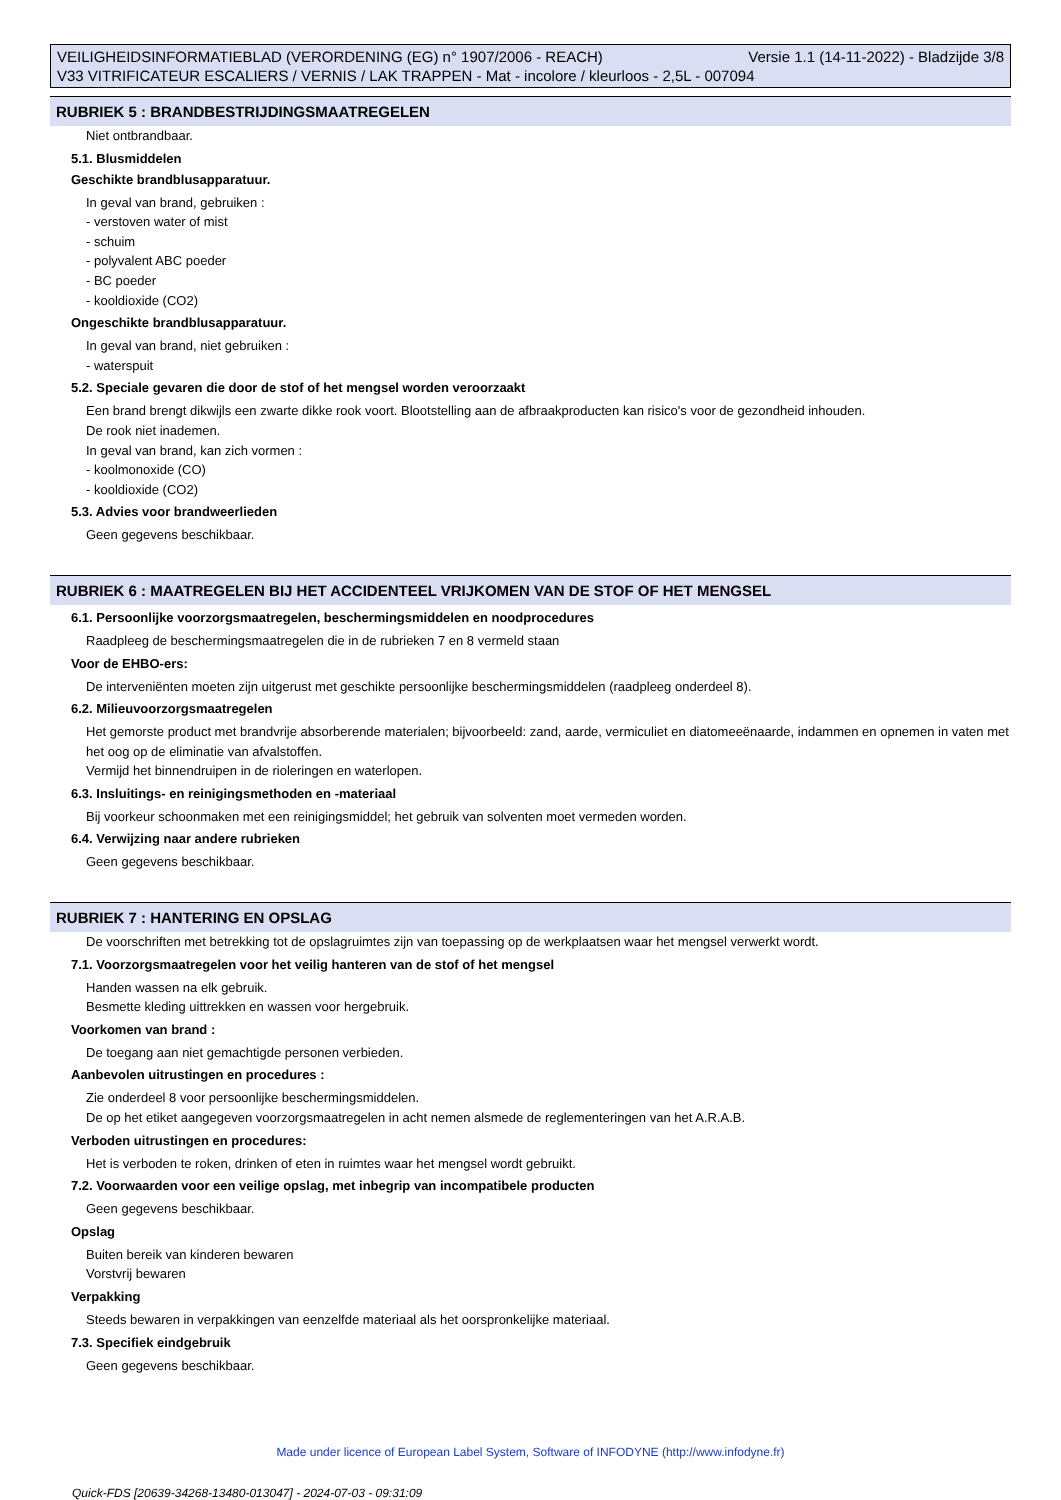VEILIGHEIDSINFORMATIEBLAD (VERORDENING (EG) n° 1907/2006 - REACH) Versie 1.1 (14-11-2022) - Bladzijde 3/8 V33 VITRIFICATEUR ESCALIERS / VERNIS / LAK TRAPPEN - Mat - incolore / kleurloos - 2,5L - 007094
RUBRIEK 5 : BRANDBESTRIJDINGSMAATREGELEN
Niet ontbrandbaar.
5.1. Blusmiddelen
Geschikte brandblusapparatuur.
In geval van brand, gebruiken :
- verstoven water of mist
- schuim
- polyvalent ABC poeder
- BC poeder
- kooldioxide (CO2)
Ongeschikte brandblusapparatuur.
In geval van brand, niet gebruiken :
- waterspuit
5.2. Speciale gevaren die door de stof of het mengsel worden veroorzaakt
Een brand brengt dikwijls een zwarte dikke rook voort. Blootstelling aan de afbraakproducten kan risico's voor de gezondheid inhouden.
De rook niet inademen.
In geval van brand, kan zich vormen :
- koolmonoxide (CO)
- kooldioxide (CO2)
5.3. Advies voor brandweerlieden
Geen gegevens beschikbaar.
RUBRIEK 6 : MAATREGELEN BIJ HET ACCIDENTEEL VRIJKOMEN VAN DE STOF OF HET MENGSEL
6.1. Persoonlijke voorzorgsmaatregelen, beschermingsmiddelen en noodprocedures
Raadpleeg de beschermingsmaatregelen die in de rubrieken 7 en 8 vermeld staan
Voor de EHBO-ers:
De interveniënten moeten zijn uitgerust met geschikte persoonlijke beschermingsmiddelen (raadpleeg onderdeel 8).
6.2. Milieuvoorzorgsmaatregelen
Het gemorste product met brandvrije absorberende materialen; bijvoorbeeld: zand, aarde, vermiculiet en diatomeeënaarde, indammen en opnemen in vaten met het oog op de eliminatie van afvalstoffen.
Vermijd het binnendruipen in de rioleringen en waterlopen.
6.3. Insluitings- en reinigingsmethoden en -materiaal
Bij voorkeur schoonmaken met een reinigingsmiddel; het gebruik van solventen moet vermeden worden.
6.4. Verwijzing naar andere rubrieken
Geen gegevens beschikbaar.
RUBRIEK 7 : HANTERING EN OPSLAG
De voorschriften met betrekking tot de opslagruimtes zijn van toepassing op de werkplaatsen waar het mengsel verwerkt wordt.
7.1. Voorzorgsmaatregelen voor het veilig hanteren van de stof of het mengsel
Handen wassen na elk gebruik.
Besmette kleding uittrekken en wassen voor hergebruik.
Voorkomen van brand :
De toegang aan niet gemachtigde personen verbieden.
Aanbevolen uitrustingen en procedures :
Zie onderdeel 8 voor persoonlijke beschermingsmiddelen.
De op het etiket aangegeven voorzorgsmaatregelen in acht nemen alsmede de reglementeringen van het A.R.A.B.
Verboden uitrustingen en procedures:
Het is verboden te roken, drinken of eten in ruimtes waar het mengsel wordt gebruikt.
7.2. Voorwaarden voor een veilige opslag, met inbegrip van incompatibele producten
Geen gegevens beschikbaar.
Opslag
Buiten bereik van kinderen bewaren
Vorstvrij bewaren
Verpakking
Steeds bewaren in verpakkingen van eenzelfde materiaal als het oorspronkelijke materiaal.
7.3. Specifiek eindgebruik
Geen gegevens beschikbaar.
Made under licence of European Label System, Software of INFODYNE (http://www.infodyne.fr)
Quick-FDS [20639-34268-13480-013047] - 2024-07-03 - 09:31:09